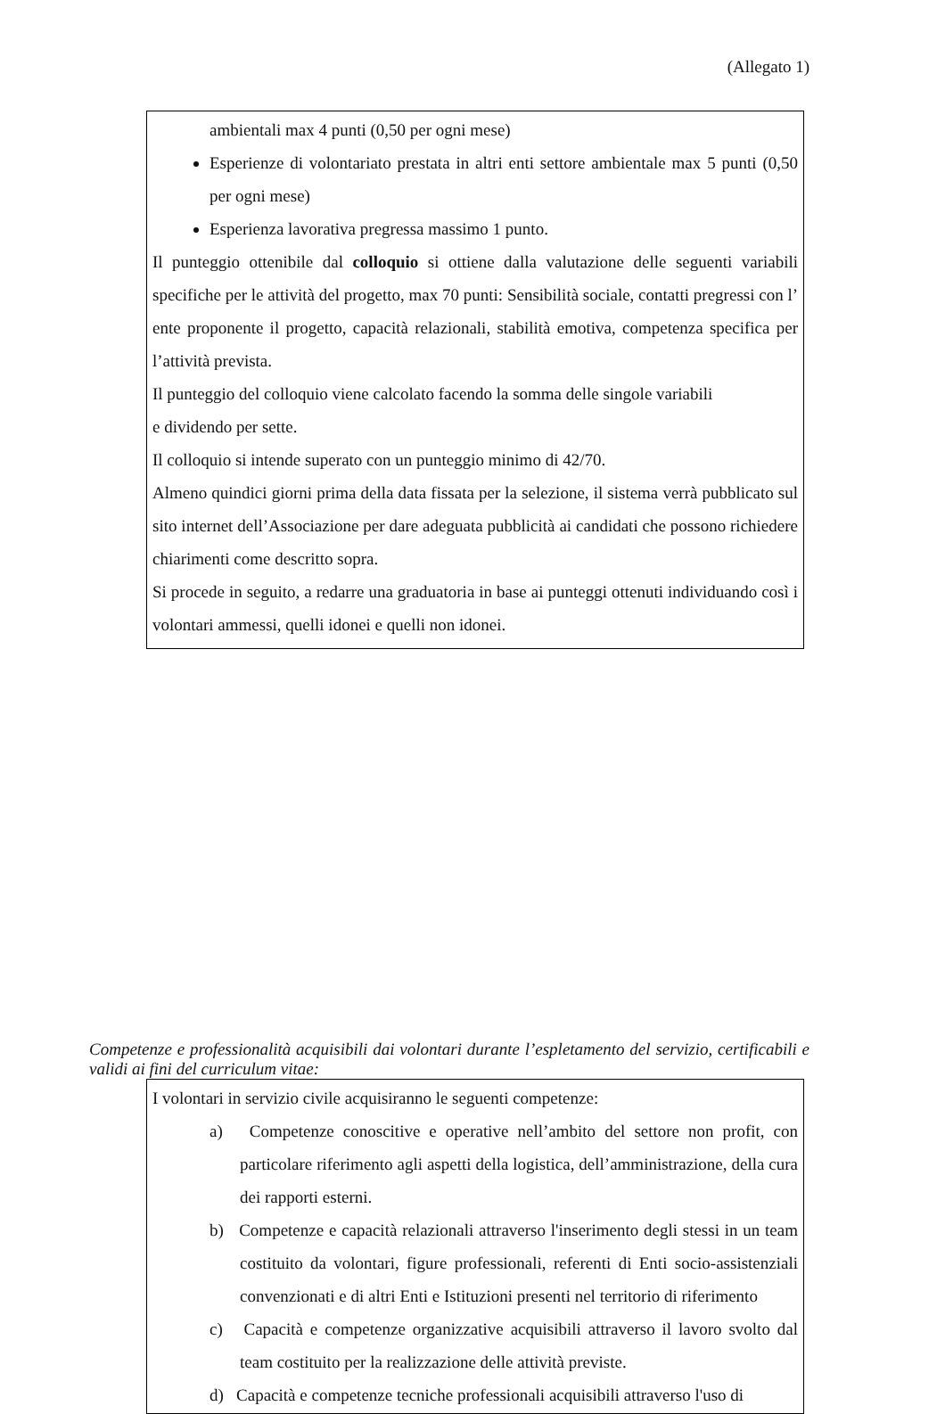(Allegato 1)
ambientali max 4 punti (0,50 per ogni mese)
Esperienze di volontariato prestata in altri enti settore ambientale max 5 punti (0,50 per ogni mese)
Esperienza lavorativa pregressa massimo 1 punto.
Il punteggio ottenibile dal colloquio si ottiene dalla valutazione delle seguenti variabili specifiche per le attività del progetto, max 70 punti: Sensibilità sociale, contatti pregressi con l’ ente proponente il progetto, capacità relazionali, stabilità emotiva, competenza specifica per l’attività prevista.
Il punteggio del colloquio viene calcolato facendo la somma delle singole variabili
e dividendo per sette.
Il colloquio si intende superato con un punteggio minimo di 42/70.
Almeno quindici giorni prima della data fissata per la selezione, il sistema verrà pubblicato sul sito internet dell’Associazione per dare adeguata pubblicità ai candidati che possono richiedere chiarimenti come descritto sopra.
Si procede in seguito, a redarre una graduatoria in base ai punteggi ottenuti individuando così i volontari ammessi, quelli idonei e quelli non idonei.
Competenze e professionalità acquisibili dai volontari durante l’espletamento del servizio, certificabili e validi ai fini del curriculum vitae:
I volontari in servizio civile acquisiranno le seguenti competenze:
a) Competenze conoscitive e operative nell’ambito del settore non profit, con particolare riferimento agli aspetti della logistica, dell’amministrazione, della cura dei rapporti esterni.
b) Competenze e capacità relazionali attraverso l'inserimento degli stessi in un team costituito da volontari, figure professionali, referenti di Enti socio-assistenziali convenzionati e di altri Enti e Istituzioni presenti nel territorio di riferimento
c) Capacità e competenze organizzative acquisibili attraverso il lavoro svolto dal team costituito per la realizzazione delle attività previste.
d) Capacità e competenze tecniche professionali acquisibili attraverso l'uso di